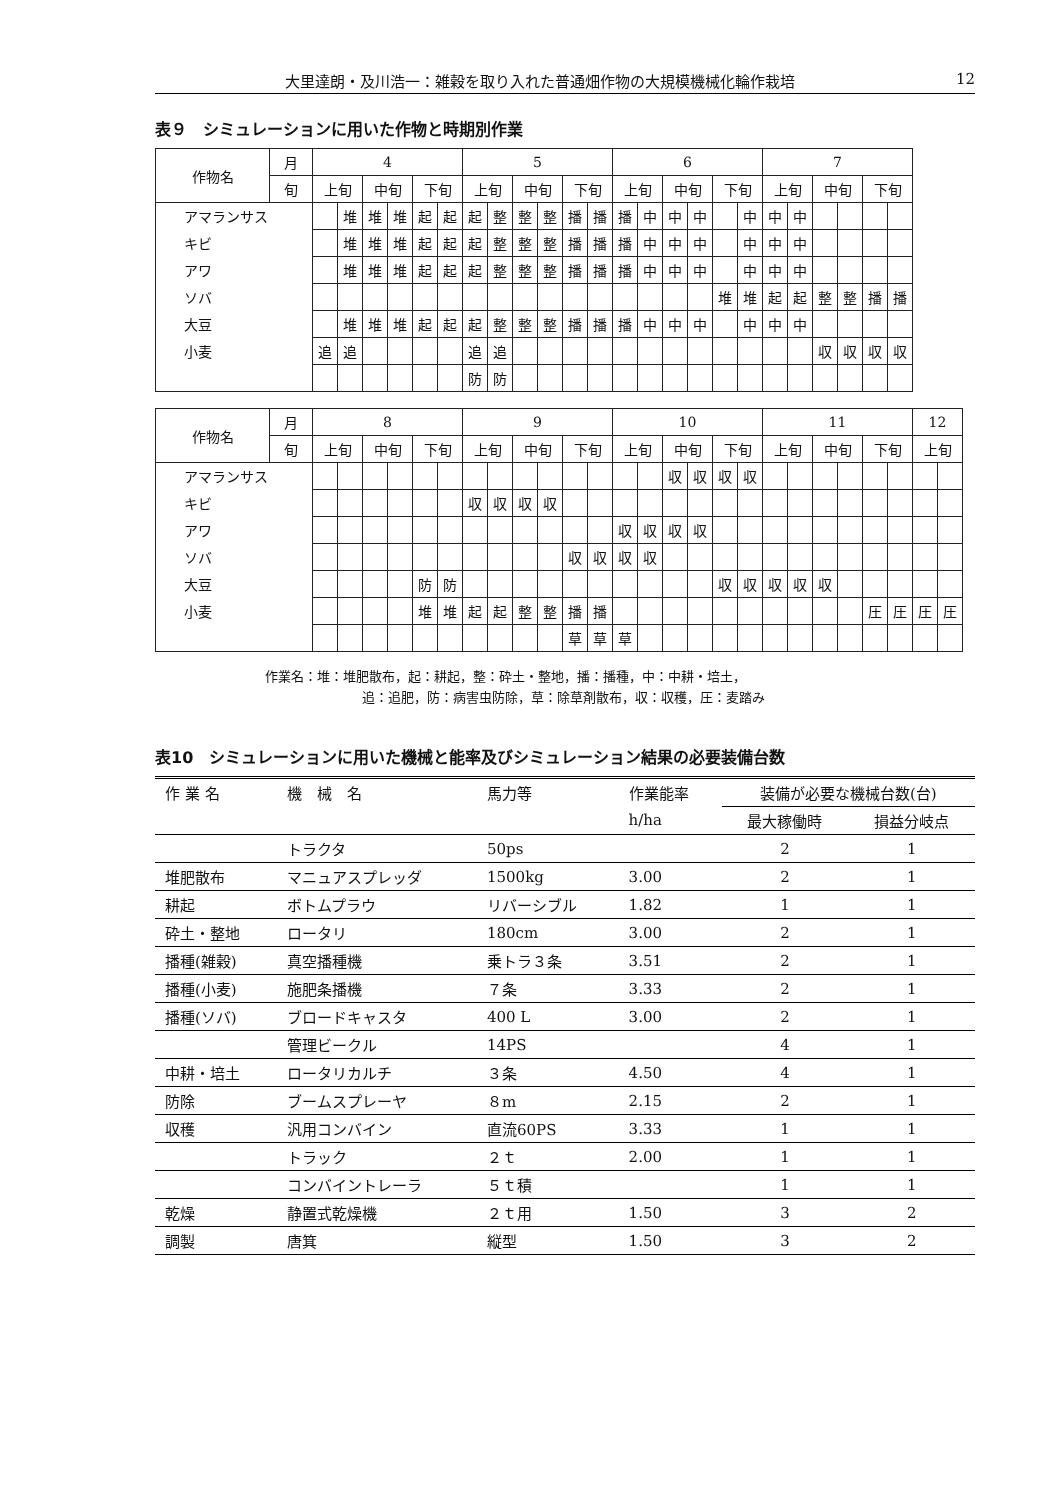大里達朗・及川浩一：雑穀を取り入れた普通畑作物の大規模機械化輪作栽培 12
表９　シミュレーションに用いた作物と時期別作業
| 作物名 | 月 | 4 | | | | | | 5 | | | | | | 6 | | | | | | 7 | | | | | |
| --- | --- | --- | --- | --- | --- | --- | --- | --- | --- | --- | --- | --- | --- | --- | --- | --- | --- | --- | --- | --- | --- | --- | --- | --- | --- |
| | 旬 | 上旬 | | 中旬 | | 下旬 | | 上旬 | | 中旬 | | 下旬 | | 上旬 | | 中旬 | | 下旬 | | 上旬 | | 中旬 | | 下旬 | |
| アマランサス | | | 堆 | 堆 | 堆 | 起 | 起 | 起 | 整 | 整 | 整 | 播 | 播 | 播 | 中 | 中 | 中 | | 中 | 中 | 中 | | | | |
| キビ | | | 堆 | 堆 | 堆 | 起 | 起 | 起 | 整 | 整 | 整 | 播 | 播 | 播 | 中 | 中 | 中 | | 中 | 中 | 中 | | | | |
| アワ | | | 堆 | 堆 | 堆 | 起 | 起 | 起 | 整 | 整 | 整 | 播 | 播 | 播 | 中 | 中 | 中 | | 中 | 中 | 中 | | | | |
| ソバ | | | | | | | | | | | | | | | | | | 堆 | 堆 | 起 | 起 | 整 | 整 | 播 | 播 |
| 大豆 | | | 堆 | 堆 | 堆 | 起 | 起 | 起 | 整 | 整 | 整 | 播 | 播 | 播 | 中 | 中 | 中 | | 中 | 中 | 中 | | | | |
| 小麦 | | 追 | 追 | | | | | 追 | 追 | | | | | | | | | | | | | 収 | 収 | 収 | 収 |
| | | | | | | | | 防 | 防 | | | | | | | | | | | | | | | | |
| 作物名 | 月 | 8 | | | | | | 9 | | | | | | 10 | | | | | | 11 | | | | | | 12 | |
| --- | --- | --- | --- | --- | --- | --- | --- | --- | --- | --- | --- | --- | --- | --- | --- | --- | --- | --- | --- | --- | --- | --- | --- | --- | --- | --- | --- |
| | 旬 | 上旬 | | 中旬 | | 下旬 | | 上旬 | | 中旬 | | 下旬 | | 上旬 | | 中旬 | | 下旬 | | 上旬 | | 中旬 | | 下旬 | | 上旬 | |
| アマランサス | | | | | | | | | | | | | | | | 収 | 収 | 収 | 収 | | | | | | | | |
| キビ | | | | | | | | 収 | 収 | 収 | 収 | | | | | | | | | | | | | | | | |
| アワ | | | | | | | | | | | | | | 収 | 収 | 収 | 収 | | | | | | | | | | |
| ソバ | | | | | | | | | | | | 収 | 収 | 収 | 収 | | | | | | | | | | | | |
| 大豆 | | | | | | 防 | 防 | | | | | | | | | | | 収 | 収 | 収 | 収 | 収 | | | | | |
| 小麦 | | | | | | 堆 | 堆 | 起 | 起 | 整 | 整 | 播 | 播 | | | | | | | | | | | 圧 | 圧 | 圧 | 圧 |
| | | | | | | | | | | | | 草 | 草 | 草 | | | | | | | | | | | | | |
作業名：堆：堆肥散布，起：耕起，整：砕土・整地，播：播種，中：中耕・培土，
追：追肥，防：病害虫防除，草：除草剤散布，収：収穫，圧：麦踏み
表10　シミュレーションに用いた機械と能率及びシミュレーション結果の必要装備台数
| 作 業 名 | 機 械 名 | 馬力等 | 作業能率 | 装備が必要な機械台数(台) | |
| --- | --- | --- | --- | --- | --- |
| | | | h/ha | 最大稼働時 | 損益分岐点 |
| | トラクタ | 50ps | | 2 | 1 |
| 堆肥散布 | マニュアスプレッダ | 1500kg | 3.00 | 2 | 1 |
| 耕起 | ボトムプラウ | リバーシブル | 1.82 | 1 | 1 |
| 砕土・整地 | ロータリ | 180cm | 3.00 | 2 | 1 |
| 播種(雑穀) | 真空播種機 | 乗トラ３条 | 3.51 | 2 | 1 |
| 播種(小麦) | 施肥条播機 | ７条 | 3.33 | 2 | 1 |
| 播種(ソバ) | ブロードキャスタ | 400 L | 3.00 | 2 | 1 |
| | 管理ビークル | 14PS | | 4 | 1 |
| 中耕・培土 | ロータリカルチ | ３条 | 4.50 | 4 | 1 |
| 防除 | ブームスプレーヤ | ８m | 2.15 | 2 | 1 |
| 収穫 | 汎用コンバイン | 直流60PS | 3.33 | 1 | 1 |
| | トラック | ２ｔ | 2.00 | 1 | 1 |
| | コンバイントレーラ | ５ｔ積 | | 1 | 1 |
| 乾燥 | 静置式乾燥機 | ２ｔ用 | 1.50 | 3 | 2 |
| 調製 | 唐箕 | 縦型 | 1.50 | 3 | 2 |